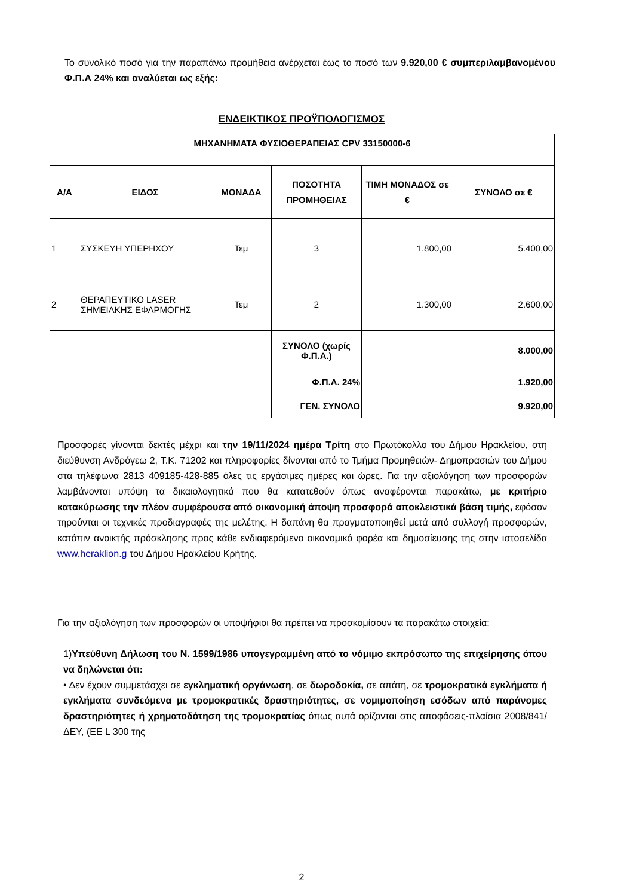Το συνολικό ποσό για την παραπάνω προμήθεια ανέρχεται έως το ποσό των 9.920,00 € συμπεριλαμβανομένου Φ.Π.Α 24% και αναλύεται ως εξής:
ΕΝΔΕΙΚΤΙΚΟΣ ΠΡΟΫΠΟΛΟΓΙΣΜΟΣ
| ΜΗΧΑΝΗΜΑΤΑ ΦΥΣΙΟΘΕΡΑΠΕΙΑΣ CPV 33150000-6 | | | | | |
| --- | --- | --- | --- | --- | --- |
| Α/Α | ΕΙΔΟΣ | ΜΟΝΑΔΑ | ΠΟΣΟΤΗΤΑ ΠΡΟΜΗΘΕΙΑΣ | ΤΙΜΗ ΜΟΝΑΔΟΣ σε € | ΣΥΝΟΛΟ σε € |
| 1 | ΣΥΣΚΕΥΗ ΥΠΕΡΗΧΟΥ | Τεμ | 3 | 1.800,00 | 5.400,00 |
| 2 | ΘΕΡΑΠΕΥΤΙΚΟ LASER ΣΗΜΕΙΑΚΗΣ ΕΦΑΡΜΟΓΗΣ | Τεμ | 2 | 1.300,00 | 2.600,00 |
| | | | ΣΥΝΟΛΟ (χωρίς Φ.Π.Α.) | 8.000,00 | |
| | | | Φ.Π.Α. 24% | 1.920,00 | |
| | | | ΓΕΝ. ΣΥΝΟΛΟ | 9.920,00 | |
Προσφορές γίνονται δεκτές μέχρι και την 19/11/2024 ημέρα Τρίτη στο Πρωτόκολλο του Δήμου Ηρακλείου, στη διεύθυνση Ανδρόγεω 2, Τ.Κ. 71202 και πληροφορίες δίνονται από το Τμήμα Προμηθειών- Δημοπρασιών του Δήμου στα τηλέφωνα 2813 409185-428-885 όλες τις εργάσιμες ημέρες και ώρες. Για την αξιολόγηση των προσφορών λαμβάνονται υπόψη τα δικαιολογητικά που θα κατατεθούν όπως αναφέρονται παρακάτω, με κριτήριο κατακύρωσης την πλέον συμφέρουσα από οικονομική άποψη προσφορά αποκλειστικά βάση τιμής, εφόσον τηρούνται οι τεχνικές προδιαγραφές της μελέτης. Η δαπάνη θα πραγματοποιηθεί μετά από συλλογή προσφορών, κατόπιν ανοικτής πρόσκλησης προς κάθε ενδιαφερόμενο οικονομικό φορέα και δημοσίευσης της στην ιστοσελίδα www.heraklion.g του Δήμου Ηρακλείου Κρήτης.
Για την αξιολόγηση των προσφορών οι υποψήφιοι θα πρέπει να προσκομίσουν τα παρακάτω στοιχεία:
1)Υπεύθυνη Δήλωση του Ν. 1599/1986 υπογεγραμμένη από το νόμιμο εκπρόσωπο της επιχείρησης όπου να δηλώνεται ότι:
• Δεν έχουν συμμετάσχει σε εγκληματική οργάνωση, σε δωροδοκία, σε απάτη, σε τρομοκρατικά εγκλήματα ή εγκλήματα συνδεόμενα με τρομοκρατικές δραστηριότητες, σε νομιμοποίηση εσόδων από παράνομες δραστηριότητες ή χρηματοδότηση της τρομοκρατίας όπως αυτά ορίζονται στις αποφάσεις-πλαίσια 2008/841/ΔΕΥ, (ΕΕ L 300 της
2